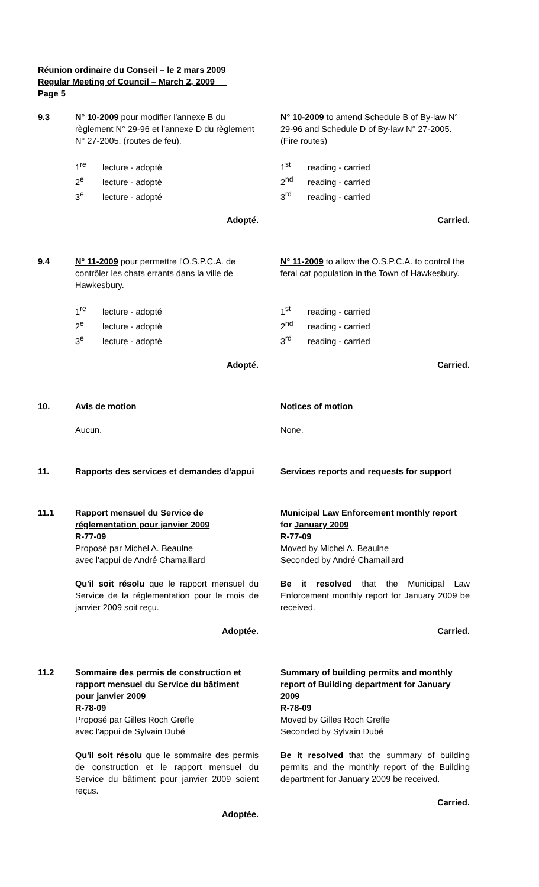Réunion ordinaire du Conseil – le 2 mars 2009
Regular Meeting of Council – March 2, 2009
Page 5
9.3 N° 10-2009 pour modifier l'annexe B du règlement N° 29-96 et l'annexe D du règlement N° 27-2005. (routes de feu).
1<sup>re</sup> lecture - adopté
2<sup>e</sup> lecture - adopté
3<sup>e</sup> lecture - adopté
Adopté.
N° 10-2009 to amend Schedule B of By-law N° 29-96 and Schedule D of By-law N° 27-2005. (Fire routes)
1<sup>st</sup> reading - carried
2<sup>nd</sup> reading - carried
3<sup>rd</sup> reading - carried
Carried.
9.4 N° 11-2009 pour permettre l'O.S.P.C.A. de contrôler les chats errants dans la ville de Hawkesbury.
1<sup>re</sup> lecture - adopté
2<sup>e</sup> lecture - adopté
3<sup>e</sup> lecture - adopté
Adopté.
N° 11-2009 to allow the O.S.P.C.A. to control the feral cat population in the Town of Hawkesbury.
1<sup>st</sup> reading - carried
2<sup>nd</sup> reading - carried
3<sup>rd</sup> reading - carried
Carried.
10. Avis de motion
Aucun.
Notices of motion
None.
11. Rapports des services et demandes d'appui
Services reports and requests for support
11.1 Rapport mensuel du Service de réglementation pour janvier 2009
R-77-09
Proposé par Michel A. Beaulne
avec l'appui de André Chamaillard
Qu'il soit résolu que le rapport mensuel du Service de la réglementation pour le mois de janvier 2009 soit reçu.
Adoptée.
Municipal Law Enforcement monthly report for January 2009
R-77-09
Moved by Michel A. Beaulne
Seconded by André Chamaillard
Be it resolved that the Municipal Law Enforcement monthly report for January 2009 be received.
Carried.
11.2 Sommaire des permis de construction et rapport mensuel du Service du bâtiment pour janvier 2009
R-78-09
Proposé par Gilles Roch Greffe
avec l'appui de Sylvain Dubé
Qu'il soit résolu que le sommaire des permis de construction et le rapport mensuel du Service du bâtiment pour janvier 2009 soient reçus.
Adoptée.
Summary of building permits and monthly report of Building department for January 2009
R-78-09
Moved by Gilles Roch Greffe
Seconded by Sylvain Dubé
Be it resolved that the summary of building permits and the monthly report of the Building department for January 2009 be received.
Carried.